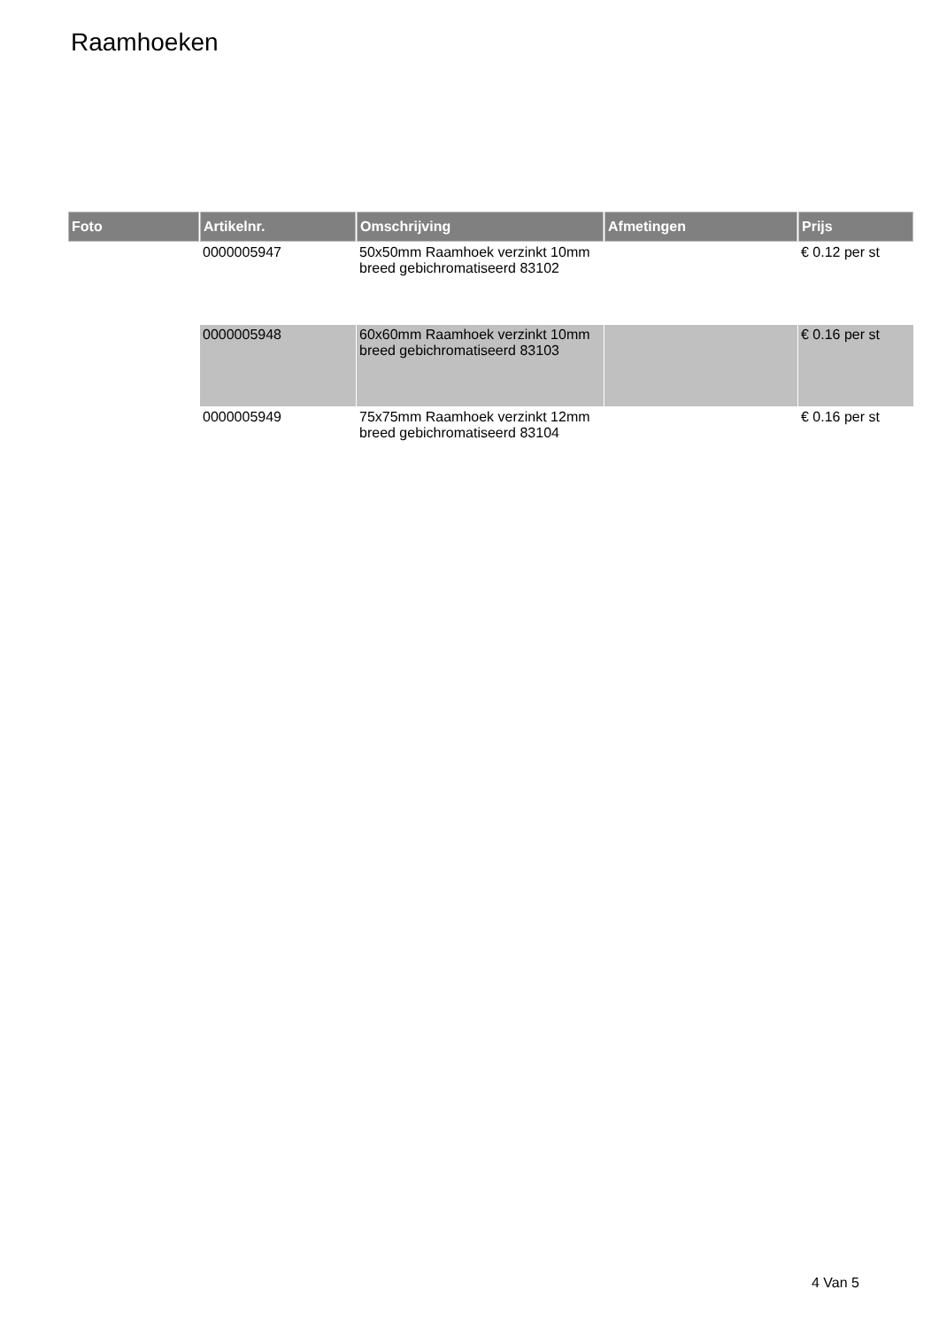Raamhoeken
| Foto | Artikelnr. | Omschrijving | Afmetingen | Prijs |
| --- | --- | --- | --- | --- |
| | 0000005947 | 50x50mm Raamhoek verzinkt 10mm breed gebichromatiseerd 83102 | | € 0.12 per st |
| | 0000005948 | 60x60mm Raamhoek verzinkt 10mm breed gebichromatiseerd 83103 | | € 0.16 per st |
| | 0000005949 | 75x75mm Raamhoek verzinkt 12mm breed gebichromatiseerd 83104 | | € 0.16 per st |
4 Van 5